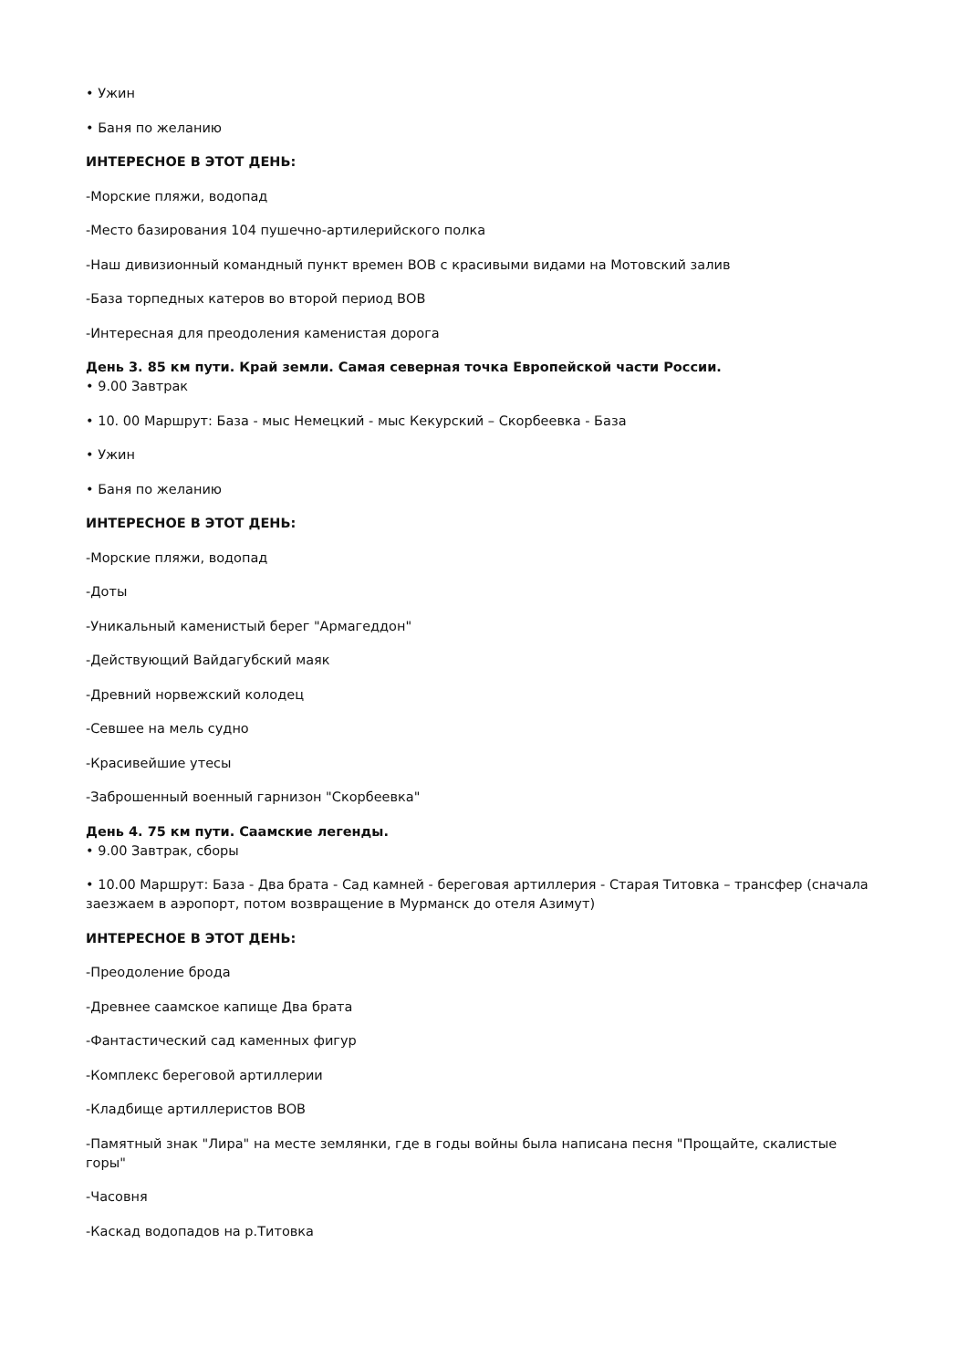• Ужин
• Баня по желанию
ИНТЕРЕСНОЕ В ЭТОТ ДЕНЬ:
-Морские пляжи, водопад
-Место базирования 104 пушечно-артилерийского полка
-Наш дивизионный командный пункт времен ВОВ с красивыми видами на Мотовский залив
-База торпедных катеров во второй период ВОВ
-Интересная для преодоления каменистая дорога
День 3. 85 км пути. Край земли. Самая северная точка Европейской части России.
• 9.00 Завтрак
• 10. 00 Маршрут: База - мыс Немецкий - мыс Кекурский – Скорбеевка - База
• Ужин
• Баня по желанию
ИНТЕРЕСНОЕ В ЭТОТ ДЕНЬ:
-Морские пляжи, водопад
-Доты
-Уникальный каменистый берег "Армагеддон"
-Действующий Вайдагубский маяк
-Древний норвежский колодец
-Севшее на мель судно
-Красивейшие утесы
-Заброшенный военный гарнизон "Скорбеевка"
День 4. 75 км пути. Саамские легенды.
• 9.00 Завтрак, сборы
• 10.00 Маршрут: База - Два брата - Сад камней - береговая артиллерия - Старая Титовка – трансфер (сначала заезжаем в аэропорт, потом возвращение в Мурманск до отеля Азимут)
ИНТЕРЕСНОЕ В ЭТОТ ДЕНЬ:
-Преодоление брода
-Древнее саамское капище Два брата
-Фантастический сад каменных фигур
-Комплекс береговой артиллерии
-Кладбище артиллеристов ВОВ
-Памятный знак "Лира" на месте землянки, где в годы войны была написана песня "Прощайте, скалистые горы"
-Часовня
-Каскад водопадов на р.Титовка